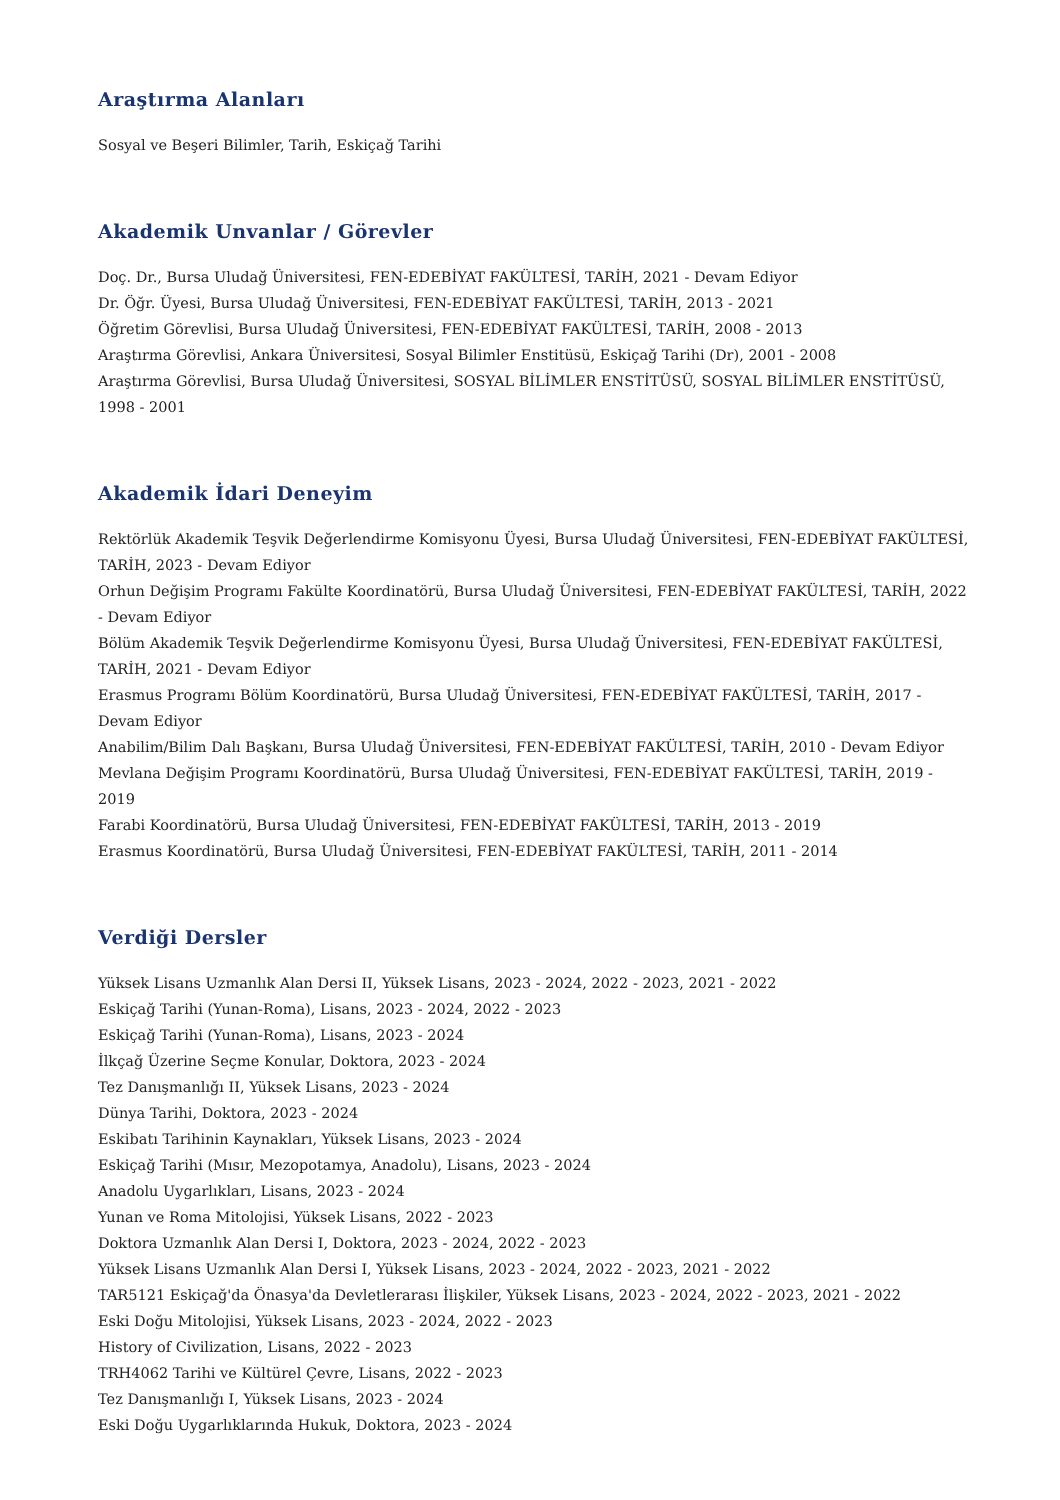Araştırma Alanları
Sosyal ve Beşeri Bilimler, Tarih, Eskiçağ Tarihi
Akademik Unvanlar / Görevler
Doç. Dr., Bursa Uludağ Üniversitesi, FEN-EDEBİYAT FAKÜLTESİ, TARİH, 2021 - Devam Ediyor
Dr. Öğr. Üyesi, Bursa Uludağ Üniversitesi, FEN-EDEBİYAT FAKÜLTESİ, TARİH, 2013 - 2021
Öğretim Görevlisi, Bursa Uludağ Üniversitesi, FEN-EDEBİYAT FAKÜLTESİ, TARİH, 2008 - 2013
Araştırma Görevlisi, Ankara Üniversitesi, Sosyal Bilimler Enstitüsü, Eskiçağ Tarihi (Dr), 2001 - 2008
Araştırma Görevlisi, Bursa Uludağ Üniversitesi, SOSYAL BİLİMLER ENSTİTÜSÜ, SOSYAL BİLİMLER ENSTİTÜSÜ, 1998 - 2001
Akademik İdari Deneyim
Rektörlük Akademik Teşvik Değerlendirme Komisyonu Üyesi, Bursa Uludağ Üniversitesi, FEN-EDEBİYAT FAKÜLTESİ, TARİH, 2023 - Devam Ediyor
Orhun Değişim Programı Fakülte Koordinatörü, Bursa Uludağ Üniversitesi, FEN-EDEBİYAT FAKÜLTESİ, TARİH, 2022 - Devam Ediyor
Bölüm Akademik Teşvik Değerlendirme Komisyonu Üyesi, Bursa Uludağ Üniversitesi, FEN-EDEBİYAT FAKÜLTESİ, TARİH, 2021 - Devam Ediyor
Erasmus Programı Bölüm Koordinatörü, Bursa Uludağ Üniversitesi, FEN-EDEBİYAT FAKÜLTESİ, TARİH, 2017 - Devam Ediyor
Anabilim/Bilim Dalı Başkanı, Bursa Uludağ Üniversitesi, FEN-EDEBİYAT FAKÜLTESİ, TARİH, 2010 - Devam Ediyor
Mevlana Değişim Programı Koordinatörü, Bursa Uludağ Üniversitesi, FEN-EDEBİYAT FAKÜLTESİ, TARİH, 2019 - 2019
Farabi Koordinatörü, Bursa Uludağ Üniversitesi, FEN-EDEBİYAT FAKÜLTESİ, TARİH, 2013 - 2019
Erasmus Koordinatörü, Bursa Uludağ Üniversitesi, FEN-EDEBİYAT FAKÜLTESİ, TARİH, 2011 - 2014
Verdiği Dersler
Yüksek Lisans Uzmanlık Alan Dersi II, Yüksek Lisans, 2023 - 2024, 2022 - 2023, 2021 - 2022
Eskiçağ Tarihi (Yunan-Roma), Lisans, 2023 - 2024, 2022 - 2023
Eskiçağ Tarihi (Yunan-Roma), Lisans, 2023 - 2024
İlkçağ Üzerine Seçme Konular, Doktora, 2023 - 2024
Tez Danışmanlığı II, Yüksek Lisans, 2023 - 2024
Dünya Tarihi, Doktora, 2023 - 2024
Eskibatı Tarihinin Kaynakları, Yüksek Lisans, 2023 - 2024
Eskiçağ Tarihi (Mısır, Mezopotamya, Anadolu), Lisans, 2023 - 2024
Anadolu Uygarlıkları, Lisans, 2023 - 2024
Yunan ve Roma Mitolojisi, Yüksek Lisans, 2022 - 2023
Doktora Uzmanlık Alan Dersi I, Doktora, 2023 - 2024, 2022 - 2023
Yüksek Lisans Uzmanlık Alan Dersi I, Yüksek Lisans, 2023 - 2024, 2022 - 2023, 2021 - 2022
TAR5121 Eskiçağ'da Önasya'da Devletlerarası İlişkiler, Yüksek Lisans, 2023 - 2024, 2022 - 2023, 2021 - 2022
Eski Doğu Mitolojisi, Yüksek Lisans, 2023 - 2024, 2022 - 2023
History of Civilization, Lisans, 2022 - 2023
TRH4062 Tarihi ve Kültürel Çevre, Lisans, 2022 - 2023
Tez Danışmanlığı I, Yüksek Lisans, 2023 - 2024
Eski Doğu Uygarlıklarında Hukuk, Doktora, 2023 - 2024